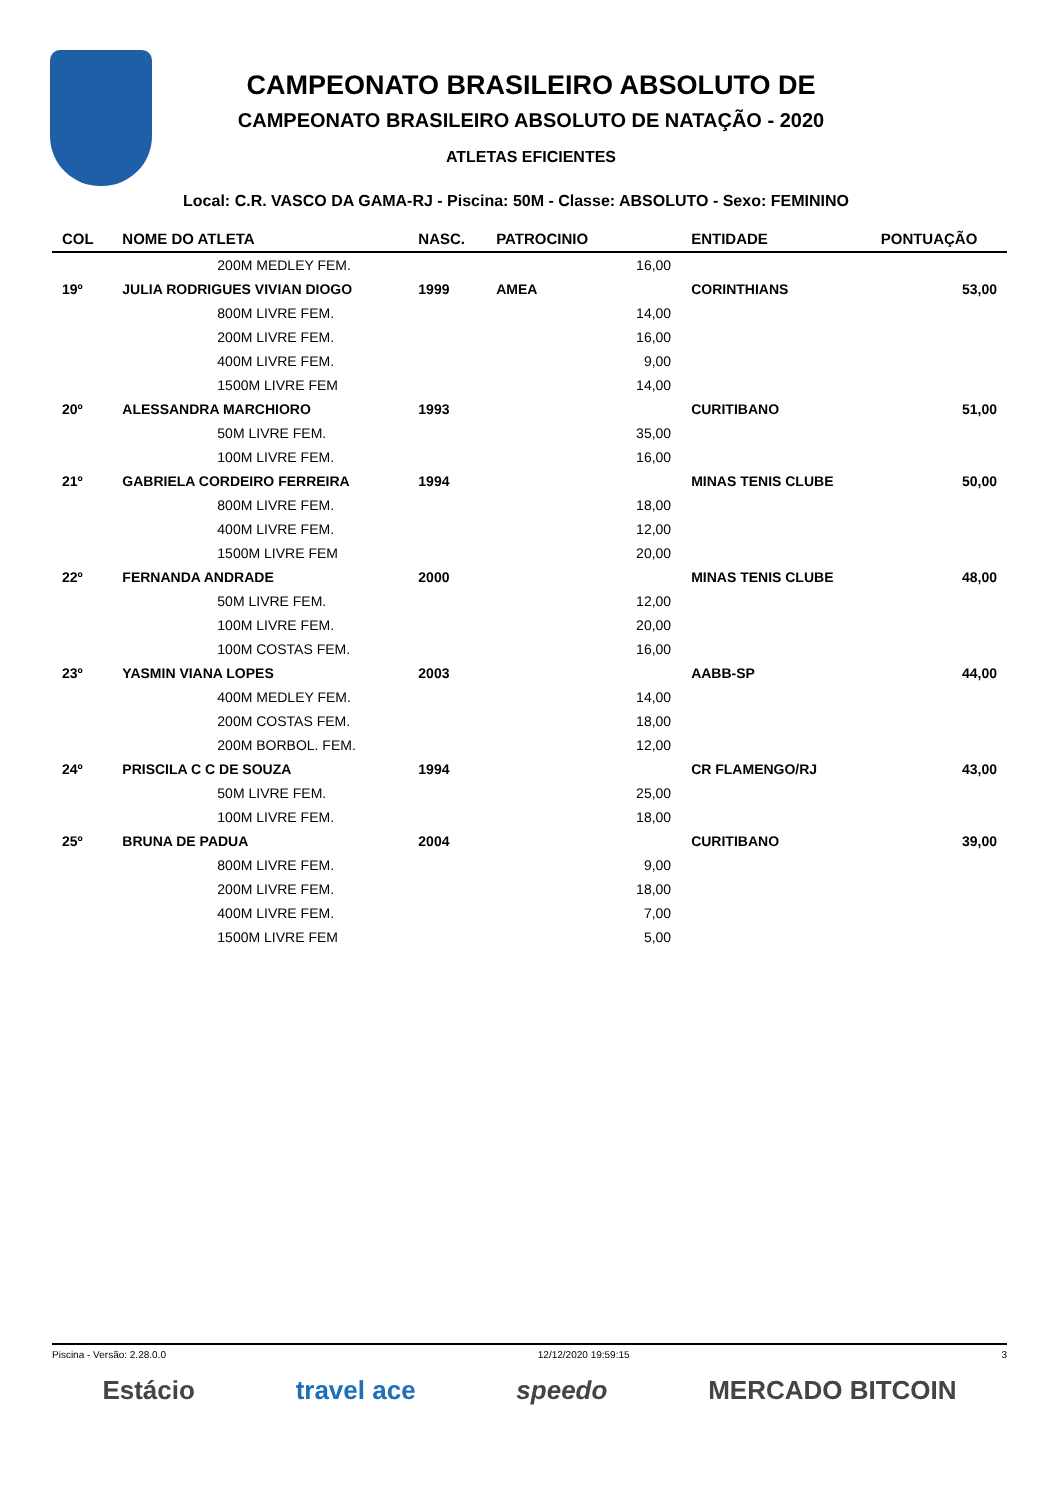CAMPEONATO BRASILEIRO ABSOLUTO DE
CAMPEONATO BRASILEIRO ABSOLUTO DE NATAÇÃO - 2020
ATLETAS EFICIENTES
Local: C.R. VASCO DA GAMA-RJ - Piscina: 50M - Classe: ABSOLUTO - Sexo: FEMININO
| COL | NOME DO ATLETA | NASC. | PATROCINIO | | ENTIDADE | PONTUAÇÃO |
| --- | --- | --- | --- | --- | --- | --- |
| | 200M MEDLEY FEM. | | | 16,00 | | |
| 19º | JULIA RODRIGUES VIVIAN DIOGO | 1999 | AMEA | | CORINTHIANS | 53,00 |
| | 800M LIVRE FEM. | | | 14,00 | | |
| | 200M LIVRE FEM. | | | 16,00 | | |
| | 400M LIVRE FEM. | | | 9,00 | | |
| | 1500M LIVRE FEM | | | 14,00 | | |
| 20º | ALESSANDRA MARCHIORO | 1993 | | | CURITIBANO | 51,00 |
| | 50M LIVRE FEM. | | | 35,00 | | |
| | 100M LIVRE FEM. | | | 16,00 | | |
| 21º | GABRIELA CORDEIRO FERREIRA | 1994 | | | MINAS TENIS CLUBE | 50,00 |
| | 800M LIVRE FEM. | | | 18,00 | | |
| | 400M LIVRE FEM. | | | 12,00 | | |
| | 1500M LIVRE FEM | | | 20,00 | | |
| 22º | FERNANDA ANDRADE | 2000 | | | MINAS TENIS CLUBE | 48,00 |
| | 50M LIVRE FEM. | | | 12,00 | | |
| | 100M LIVRE FEM. | | | 20,00 | | |
| | 100M COSTAS FEM. | | | 16,00 | | |
| 23º | YASMIN VIANA LOPES | 2003 | | | AABB-SP | 44,00 |
| | 400M MEDLEY FEM. | | | 14,00 | | |
| | 200M COSTAS FEM. | | | 18,00 | | |
| | 200M BORBOL. FEM. | | | 12,00 | | |
| 24º | PRISCILA C C DE SOUZA | 1994 | | | CR FLAMENGO/RJ | 43,00 |
| | 50M LIVRE FEM. | | | 25,00 | | |
| | 100M LIVRE FEM. | | | 18,00 | | |
| 25º | BRUNA DE PADUA | 2004 | | | CURITIBANO | 39,00 |
| | 800M LIVRE FEM. | | | 9,00 | | |
| | 200M LIVRE FEM. | | | 18,00 | | |
| | 400M LIVRE FEM. | | | 7,00 | | |
| | 1500M LIVRE FEM | | | 5,00 | | |
Piscina - Versão: 2.28.0.0 12/12/2020 19:59:15 3
Estácio travel ace speedo MERCADO BITCOIN